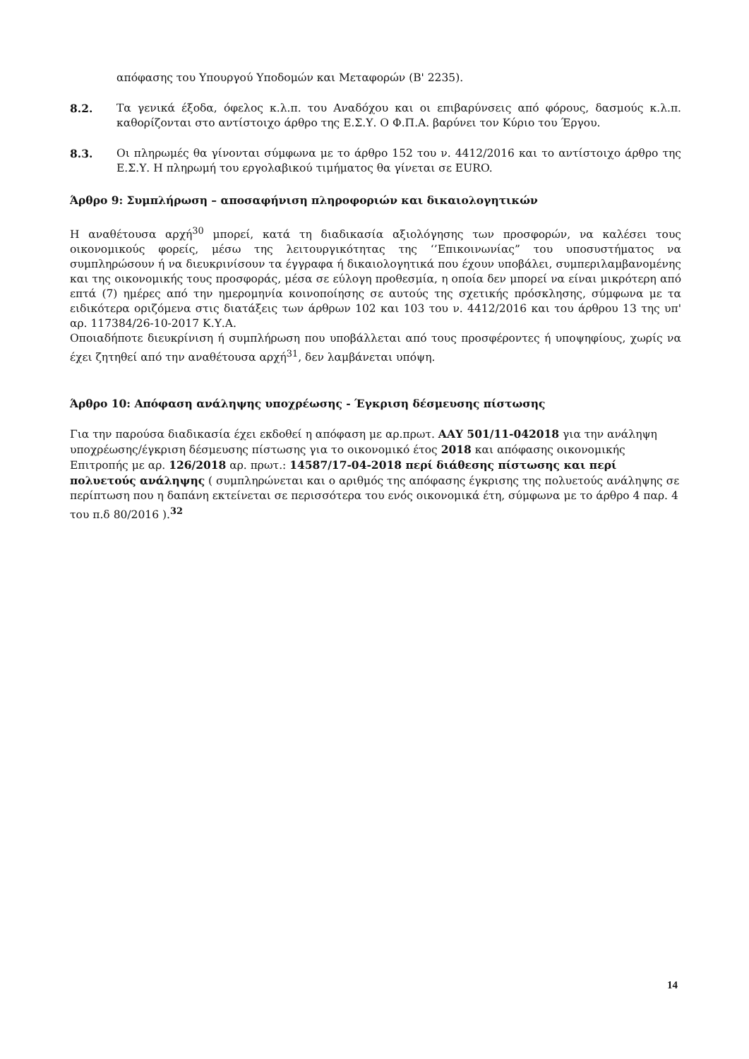απόφασης του Υπουργού Υποδομών και Μεταφορών (Β' 2235).
8.2. Τα γενικά έξοδα, όφελος κ.λ.π. του Αναδόχου και οι επιβαρύνσεις από φόρους, δασμούς κ.λ.π. καθορίζονται στο αντίστοιχο άρθρο της Ε.Σ.Υ. Ο Φ.Π.Α. βαρύνει τον Κύριο του Έργου.
8.3. Οι πληρωμές θα γίνονται σύμφωνα με το άρθρο 152 του ν. 4412/2016 και το αντίστοιχο άρθρο της Ε.Σ.Υ. Η πληρωμή του εργολαβικού τιμήματος θα γίνεται σε EURO.
Άρθρο 9: Συμπλήρωση – αποσαφήνιση πληροφοριών και δικαιολογητικών
Η αναθέτουσα αρχή<sup>30</sup> μπορεί, κατά τη διαδικασία αξιολόγησης των προσφορών, να καλέσει τους οικονομικούς φορείς, μέσω της λειτουργικότητας της ‘’Επικοινωνίας” του υποσυστήματος να συμπληρώσουν ή να διευκρινίσουν τα έγγραφα ή δικαιολογητικά που έχουν υποβάλει, συμπεριλαμβανομένης και της οικονομικής τους προσφοράς, μέσα σε εύλογη προθεσμία, η οποία δεν μπορεί να είναι μικρότερη από επτά (7) ημέρες από την ημερομηνία κοινοποίησης σε αυτούς της σχετικής πρόσκλησης, σύμφωνα με τα ειδικότερα οριζόμενα στις διατάξεις των άρθρων 102 και 103 του ν. 4412/2016 και του άρθρου 13 της υπ' αρ. 117384/26-10-2017 Κ.Υ.Α.
Οποιαδήποτε διευκρίνιση ή συμπλήρωση που υποβάλλεται από τους προσφέροντες ή υποψηφίους, χωρίς να έχει ζητηθεί από την αναθέτουσα αρχή<sup>31</sup>, δεν λαμβάνεται υπόψη.
Άρθρο 10: Απόφαση ανάληψης υποχρέωσης - Έγκριση δέσμευσης πίστωσης
Για την παρούσα διαδικασία έχει εκδοθεί η απόφαση με αρ.πρωτ. ΑΑΥ 501/11-042018 για την ανάληψη υποχρέωσης/έγκριση δέσμευσης πίστωσης για το οικονομικό έτος 2018 και απόφασης οικονομικής Επιτροπής με αρ. 126/2018 αρ. πρωτ.: 14587/17-04-2018 περί διάθεσης πίστωσης και περί πολυετούς ανάληψης ( συμπληρώνεται και ο αριθμός της απόφασης έγκρισης της πολυετούς ανάληψης σε περίπτωση που η δαπάνη εκτείνεται σε περισσότερα του ενός οικονομικά έτη, σύμφωνα με το άρθρο 4 παρ. 4 του π.δ 80/2016 ).<sup>32</sup>
14